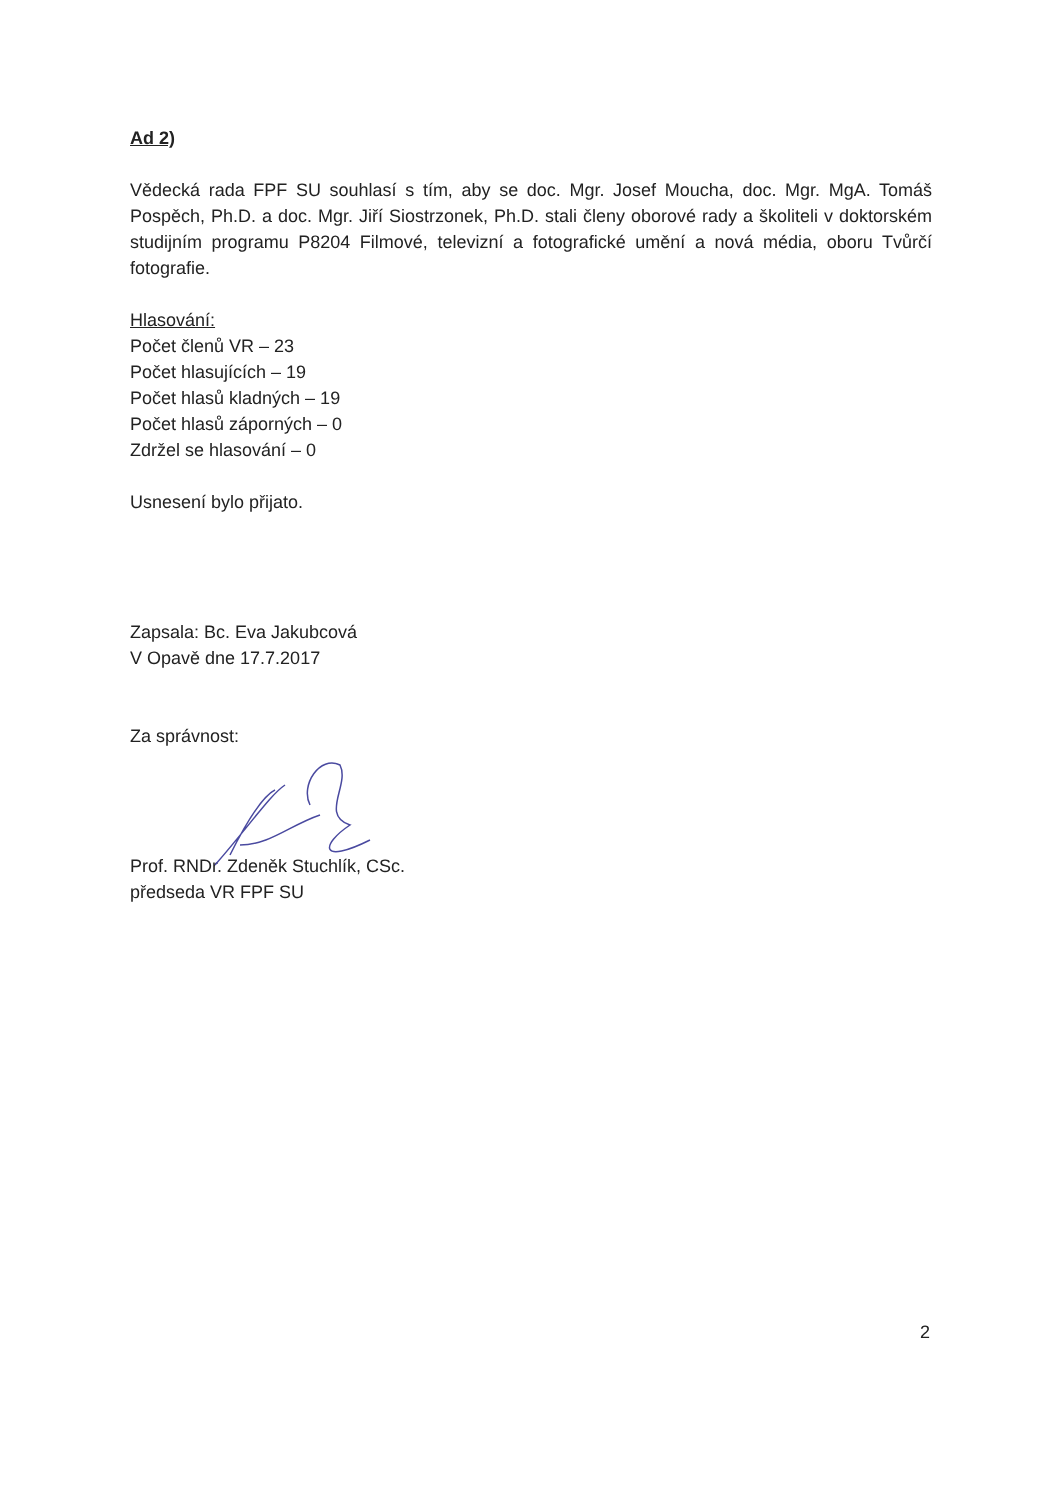Ad 2)
Vědecká rada FPF SU souhlasí s tím, aby se doc. Mgr. Josef Moucha, doc. Mgr. MgA. Tomáš Pospěch, Ph.D. a doc. Mgr. Jiří Siostrzonek, Ph.D. stali členy oborové rady a školiteli v doktorském studijním programu P8204 Filmové, televizní a fotografické umění a nová média, oboru Tvůrčí fotografie.
Hlasování:
Počet členů VR – 23
Počet hlasujících – 19
Počet hlasů kladných – 19
Počet hlasů záporných – 0
Zdržel se hlasování – 0
Usnesení bylo přijato.
Zapsala: Bc. Eva Jakubcová
V Opavě dne 17.7.2017
Za správnost:
Prof. RNDr. Zdeněk Stuchlík, CSc.
předseda VR FPF SU
2